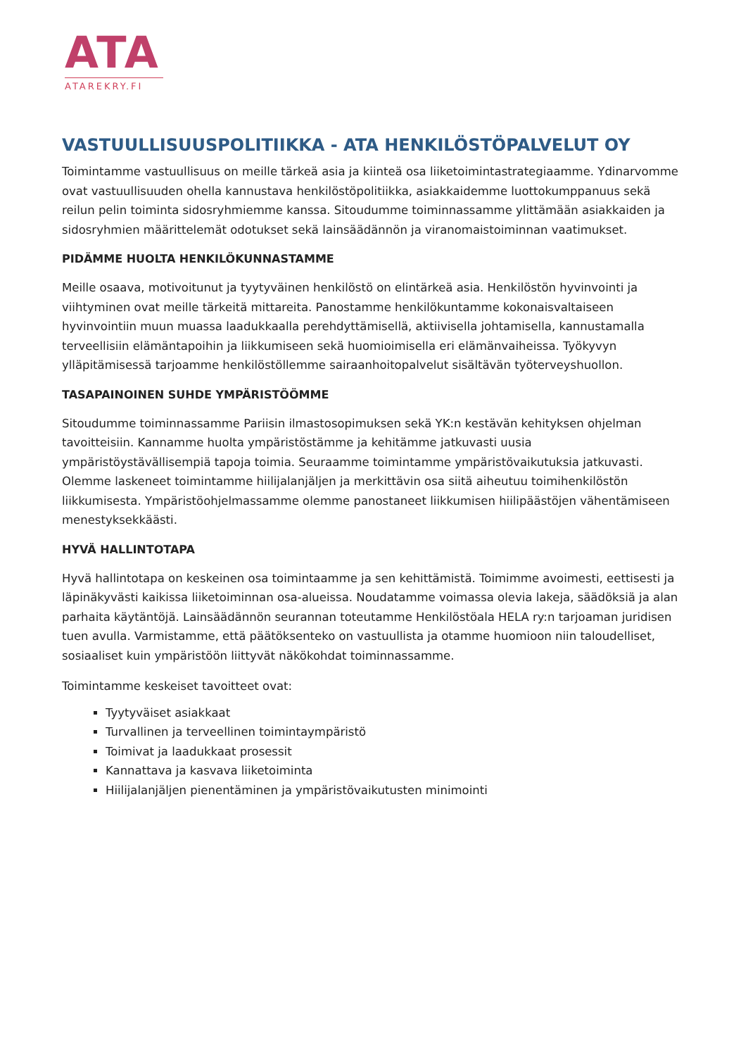ATA
ATAREKRY.FI
VASTUULLISUUSPOLITIIKKA - ATA HENKILÖSTÖPALVELUT OY
Toimintamme vastuullisuus on meille tärkeä asia ja kiinteä osa liiketoimintastrategiaamme. Ydinarvomme ovat vastuullisuuden ohella kannustava henkilöstöpolitiikka, asiakkaidemme luottokumppanuus sekä reilun pelin toiminta sidosryhmiemme kanssa. Sitoudumme toiminnassamme ylittämään asiakkaiden ja sidosryhmien määrittelemät odotukset sekä lainsäädännön ja viranomaistoiminnan vaatimukset.
PIDÄMME HUOLTA HENKILÖKUNNASTAMME
Meille osaava, motivoitunut ja tyytyväinen henkilöstö on elintärkeä asia. Henkilöstön hyvinvointi ja viihtyminen ovat meille tärkeitä mittareita. Panostamme henkilökuntamme kokonaisvaltaiseen hyvinvointiin muun muassa laadukkaalla perehdyttämisellä, aktiivisella johtamisella, kannustamalla terveellisiin elämäntapoihin ja liikkumiseen sekä huomioimisella eri elämänvaiheissa. Työkyvyn ylläpitämisessä tarjoamme henkilöstöllemme sairaanhoitopalvelut sisältävän työterveyshuollon.
TASAPAINOINEN SUHDE YMPÄRISTÖÖMME
Sitoudumme toiminnassamme Pariisin ilmastosopimuksen sekä YK:n kestävän kehityksen ohjelman tavoitteisiin. Kannamme huolta ympäristöstämme ja kehitämme jatkuvasti uusia ympäristöystävällisempiä tapoja toimia. Seuraamme toimintamme ympäristövaikutuksia jatkuvasti. Olemme laskeneet toimintamme hiilijalanjäljen ja merkittävin osa siitä aiheutuu toimihenkilöstön liikkumisesta. Ympäristöohjelmassamme olemme panostaneet liikkumisen hiilipäästöjen vähentämiseen menestyksekkäästi.
HYVÄ HALLINTOTAPA
Hyvä hallintotapa on keskeinen osa toimintaamme ja sen kehittämistä. Toimimme avoimesti, eettisesti ja läpinäkyvästi kaikissa liiketoiminnan osa-alueissa. Noudatamme voimassa olevia lakeja, säädöksiä ja alan parhaita käytäntöjä. Lainsäädännön seurannan toteutamme Henkilöstöala HELA ry:n tarjoaman juridisen tuen avulla. Varmistamme, että päätöksenteko on vastuullista ja otamme huomioon niin taloudelliset, sosiaaliset kuin ympäristöön liittyvät näkökohdat toiminnassamme.
Toimintamme keskeiset tavoitteet ovat:
Tyytyväiset asiakkaat
Turvallinen ja terveellinen toimintaympäristö
Toimivat ja laadukkaat prosessit
Kannattava ja kasvava liiketoiminta
Hiilijalanjäljen pienentäminen ja ympäristövaikutusten minimointi